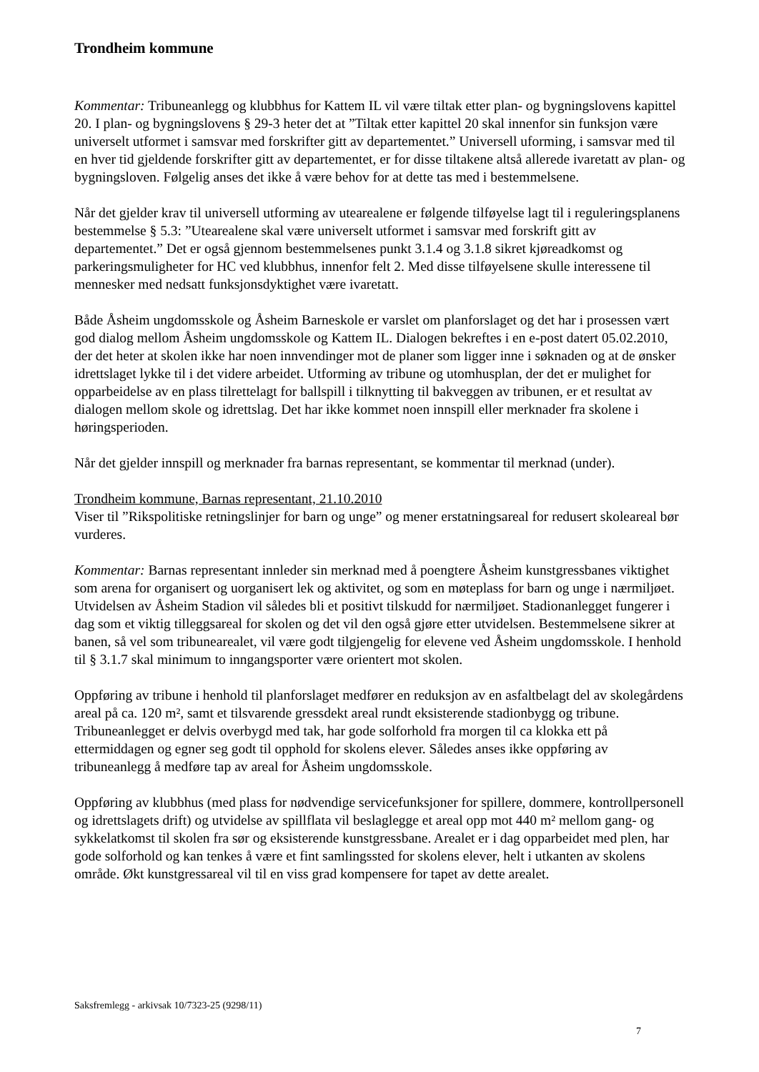Trondheim kommune
Kommentar: Tribuneanlegg og klubbhus for Kattem IL vil være tiltak etter plan- og bygningslovens kapittel 20. I plan- og bygningslovens § 29-3 heter det at ”Tiltak etter kapittel 20 skal innenfor sin funksjon være universelt utformet i samsvar med forskrifter gitt av departementet.” Universell uforming, i samsvar med til en hver tid gjeldende forskrifter gitt av departementet, er for disse tiltakene altså allerede ivaretatt av plan- og bygningsloven. Følgelig anses det ikke å være behov for at dette tas med i bestemmelsene.
Når det gjelder krav til universell utforming av utearealene er følgende tilføyelse lagt til i reguleringsplanens bestemmelse § 5.3: ”Utearealene skal være universelt utformet i samsvar med forskrift gitt av departementet.” Det er også gjennom bestemmelsenes punkt 3.1.4 og 3.1.8 sikret kjøreadkomst og parkeringsmuligheter for HC ved klubbhus, innenfor felt 2. Med disse tilføyelsene skulle interessene til mennesker med nedsatt funksjonsdyktighet være ivaretatt.
Både Åsheim ungdomsskole og Åsheim Barneskole er varslet om planforslaget og det har i prosessen vært god dialog mellom Åsheim ungdomsskole og Kattem IL. Dialogen bekreftes i en e-post datert 05.02.2010, der det heter at skolen ikke har noen innvendinger mot de planer som ligger inne i søknaden og at de ønsker idrettslaget lykke til i det videre arbeidet. Utforming av tribune og utomhusplan, der det er mulighet for opparbeidelse av en plass tilrettelagt for ballspill i tilknytting til bakveggen av tribunen, er et resultat av dialogen mellom skole og idrettslag. Det har ikke kommet noen innspill eller merknader fra skolene i høringsperioden.
Når det gjelder innspill og merknader fra barnas representant, se kommentar til merknad (under).
Trondheim kommune, Barnas representant, 21.10.2010
Viser til ”Rikspolitiske retningslinjer for barn og unge” og mener erstatningsareal for redusert skoleareal bør vurderes.
Kommentar: Barnas representant innleder sin merknad med å poengtere Åsheim kunstgressbanes viktighet som arena for organisert og uorganisert lek og aktivitet, og som en møteplass for barn og unge i nærmiljøet. Utvidelsen av Åsheim Stadion vil således bli et positivt tilskudd for nærmiljøet. Stadionanlegget fungerer i dag som et viktig tilleggsareal for skolen og det vil den også gjøre etter utvidelsen. Bestemmelsene sikrer at banen, så vel som tribunearealet, vil være godt tilgjengelig for elevene ved Åsheim ungdomsskole. I henhold til § 3.1.7 skal minimum to inngangsporter være orientert mot skolen.
Oppføring av tribune i henhold til planforslaget medfører en reduksjon av en asfaltbelagt del av skolegårdens areal på ca. 120 m², samt et tilsvarende gressdekt areal rundt eksisterende stadionbygg og tribune. Tribuneanlegget er delvis overbygd med tak, har gode solforhold fra morgen til ca klokka ett på ettermiddagen og egner seg godt til opphold for skolens elever. Således anses ikke oppføring av tribuneanlegg å medføre tap av areal for Åsheim ungdomsskole.
Oppføring av klubbhus (med plass for nødvendige servicefunksjoner for spillere, dommere, kontrollpersonell og idrettslagets drift) og utvidelse av spillflata vil beslaglegge et areal opp mot 440 m² mellom gang- og sykkelatkomst til skolen fra sør og eksisterende kunstgressbane. Arealet er i dag opparbeidet med plen, har gode solforhold og kan tenkes å være et fint samlingssted for skolens elever, helt i utkanten av skolens område. Økt kunstgressareal vil til en viss grad kompensere for tapet av dette arealet.
Saksfremlegg - arkivsak 10/7323-25 (9298/11)
7